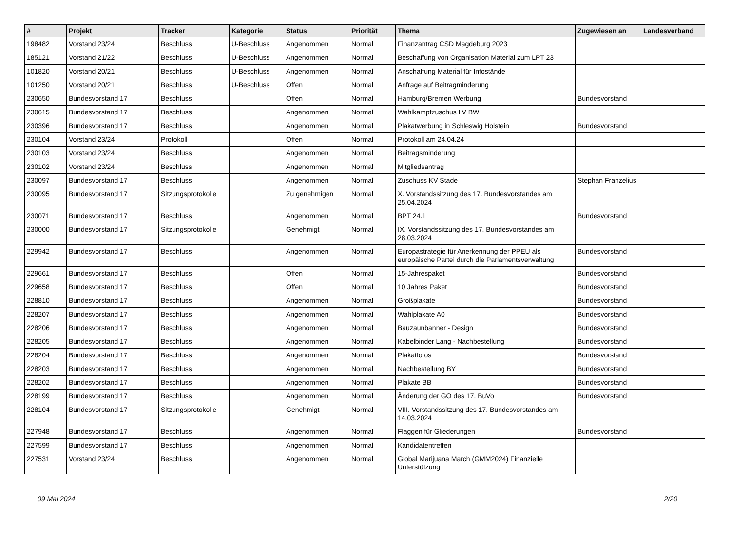| # | Projekt | Tracker | Kategorie | Status | Priorität | Thema | Zugewiesen an | Landesverband |
| --- | --- | --- | --- | --- | --- | --- | --- | --- |
| 198482 | Vorstand 23/24 | Beschluss | U-Beschluss | Angenommen | Normal | Finanzantrag CSD Magdeburg 2023 | | |
| 185121 | Vorstand 21/22 | Beschluss | U-Beschluss | Angenommen | Normal | Beschaffung von Organisation Material zum LPT 23 | | |
| 101820 | Vorstand 20/21 | Beschluss | U-Beschluss | Angenommen | Normal | Anschaffung Material für Infostände | | |
| 101250 | Vorstand 20/21 | Beschluss | U-Beschluss | Offen | Normal | Anfrage auf Beitragminderung | | |
| 230650 | Bundesvorstand 17 | Beschluss | | Offen | Normal | Hamburg/Bremen Werbung | Bundesvorstand | |
| 230615 | Bundesvorstand 17 | Beschluss | | Angenommen | Normal | Wahlkampfzuschus LV BW | | |
| 230396 | Bundesvorstand 17 | Beschluss | | Angenommen | Normal | Plakatwerbung in Schleswig Holstein | Bundesvorstand | |
| 230104 | Vorstand 23/24 | Protokoll | | Offen | Normal | Protokoll am 24.04.24 | | |
| 230103 | Vorstand 23/24 | Beschluss | | Angenommen | Normal | Beitragsminderung | | |
| 230102 | Vorstand 23/24 | Beschluss | | Angenommen | Normal | Mitgliedsantrag | | |
| 230097 | Bundesvorstand 17 | Beschluss | | Angenommen | Normal | Zuschuss KV Stade | Stephan Franzelius | |
| 230095 | Bundesvorstand 17 | Sitzungsprotokolle | | Zu genehmigen | Normal | X. Vorstandssitzung des 17. Bundesvorstandes am 25.04.2024 | | |
| 230071 | Bundesvorstand 17 | Beschluss | | Angenommen | Normal | BPT 24.1 | Bundesvorstand | |
| 230000 | Bundesvorstand 17 | Sitzungsprotokolle | | Genehmigt | Normal | IX. Vorstandssitzung des 17. Bundesvorstandes am 28.03.2024 | | |
| 229942 | Bundesvorstand 17 | Beschluss | | Angenommen | Normal | Europastrategie für Anerkennung der PPEU als europäische Partei durch die Parlamentsverwaltung | Bundesvorstand | |
| 229661 | Bundesvorstand 17 | Beschluss | | Offen | Normal | 15-Jahrespaket | Bundesvorstand | |
| 229658 | Bundesvorstand 17 | Beschluss | | Offen | Normal | 10 Jahres Paket | Bundesvorstand | |
| 228810 | Bundesvorstand 17 | Beschluss | | Angenommen | Normal | Großplakate | Bundesvorstand | |
| 228207 | Bundesvorstand 17 | Beschluss | | Angenommen | Normal | Wahlplakate A0 | Bundesvorstand | |
| 228206 | Bundesvorstand 17 | Beschluss | | Angenommen | Normal | Bauzaunbanner - Design | Bundesvorstand | |
| 228205 | Bundesvorstand 17 | Beschluss | | Angenommen | Normal | Kabelbinder Lang - Nachbestellung | Bundesvorstand | |
| 228204 | Bundesvorstand 17 | Beschluss | | Angenommen | Normal | Plakatfotos | Bundesvorstand | |
| 228203 | Bundesvorstand 17 | Beschluss | | Angenommen | Normal | Nachbestellung BY | Bundesvorstand | |
| 228202 | Bundesvorstand 17 | Beschluss | | Angenommen | Normal | Plakate BB | Bundesvorstand | |
| 228199 | Bundesvorstand 17 | Beschluss | | Angenommen | Normal | Änderung der GO des 17. BuVo | Bundesvorstand | |
| 228104 | Bundesvorstand 17 | Sitzungsprotokolle | | Genehmigt | Normal | VIII. Vorstandssitzung des 17. Bundesvorstandes am 14.03.2024 | | |
| 227948 | Bundesvorstand 17 | Beschluss | | Angenommen | Normal | Flaggen für Gliederungen | Bundesvorstand | |
| 227599 | Bundesvorstand 17 | Beschluss | | Angenommen | Normal | Kandidatentreffen | | |
| 227531 | Vorstand 23/24 | Beschluss | | Angenommen | Normal | Global Marijuana March (GMM2024) Finanzielle Unterstützung | | |
09 Mai 2024 2/20